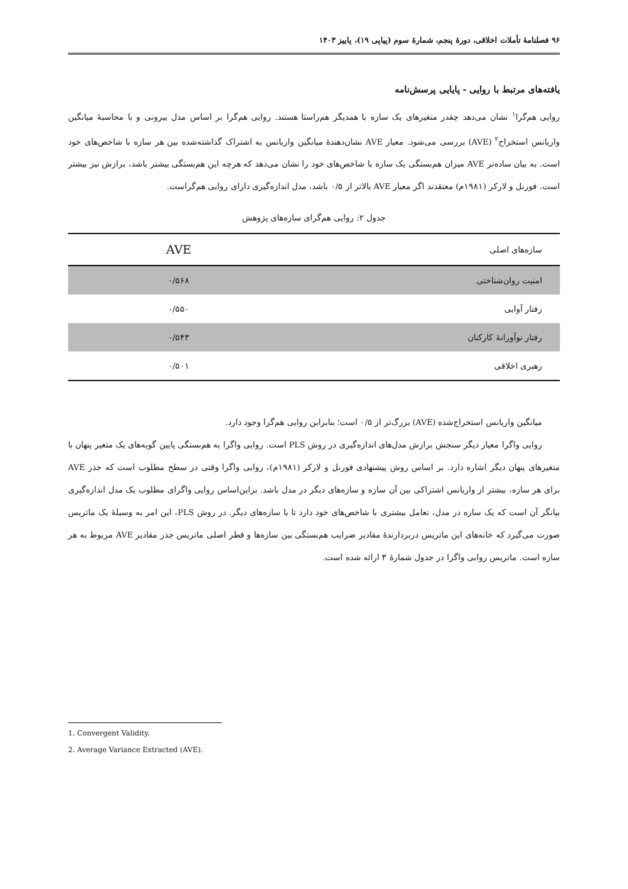۹۶ فصلنامهٔ تأملات اخلاقی، دورهٔ پنجم، شمارهٔ سوم (پیاپی ۱۹)، پاییز ۱۴۰۳
یافته‌های مرتبط با روایی - پایایی پرسش‌نامه
روایی هم‌گرا<sup>۱</sup> نشان می‌دهد چقدر متغیرهای یک سازه با همدیگر هم‌راستا هستند. روایی هم‌گرا بر اساس مدل بیرونی و با محاسبهٔ میانگین واریانس استخراج<sup>۲</sup> (AVE) بررسی می‌شود. معیار AVE نشان‌دهندهٔ میانگین واریانس به اشتراک گذاشته‌شده بین هر سازه با شاخص‌های خود است. به بیان ساده‌تر AVE میزان هم‌بستگی یک سازه با شاخص‌های خود را نشان می‌دهد که هرچه این هم‌بستگی بیشتر باشد، برازش نیز بیشتر است. فورنل و لارکر (۱۹۸۱م) معتقدند اگر معیار AVE بالاتر از ۰/۵ باشد، مدل اندازه‌گیری دارای روایی هم‌گراست.
جدول ۲: روایی هم‌گرای سازه‌های پژوهش
| سازه‌های اصلی | AVE |
| --- | --- |
| امنیت روان‌شناختی | ۰/۵۶۸ |
| رفتار آوایی | ۰/۵۵۰ |
| رفتار نوآورانهٔ کارکنان | ۰/۵۴۳ |
| رهبری اخلاقی | ۰/۵۰۱ |
میانگین واریانس استخراج‌شده (AVE) بزرگ‌تر از ۰/۵ است؛ بنابراین روایی هم‌گرا وجود دارد.
روایی واگرا معیار دیگر سنجش برازش مدل‌های اندازه‌گیری در روش PLS است. روایی واگرا به هم‌بستگی پایین گویه‌های یک متغیر پنهان با متغیرهای پنهان دیگر اشاره دارد. بر اساس روش پیشنهادی فورنل و لارکر (۱۹۸۱م)، روایی واگرا وقتی در سطح مطلوب است که جذر AVE برای هر سازه، بیشتر از واریانس اشتراکی بین آن سازه و سازه‌های دیگر در مدل باشد. براین‌اساس روایی واگرای مطلوب یک مدل اندازه‌گیری بیانگر آن است که یک سازه در مدل، تعامل بیشتری با شاخص‌های خود دارد تا با سازه‌های دیگر. در روش PLS، این امر به وسیلهٔ یک ماتریس صورت می‌گیرد که خانه‌های این ماتریس دربردارندهٔ مقادیر ضرایب هم‌بستگی بین سازه‌ها و قطر اصلی ماتریس جذر مقادیر AVE مربوط به هر سازه است. ماتریس روایی واگرا در جدول شمارهٔ ۳ ارائه شده است.
1. Convergent Validity.
2. Average Variance Extracted (AVE).